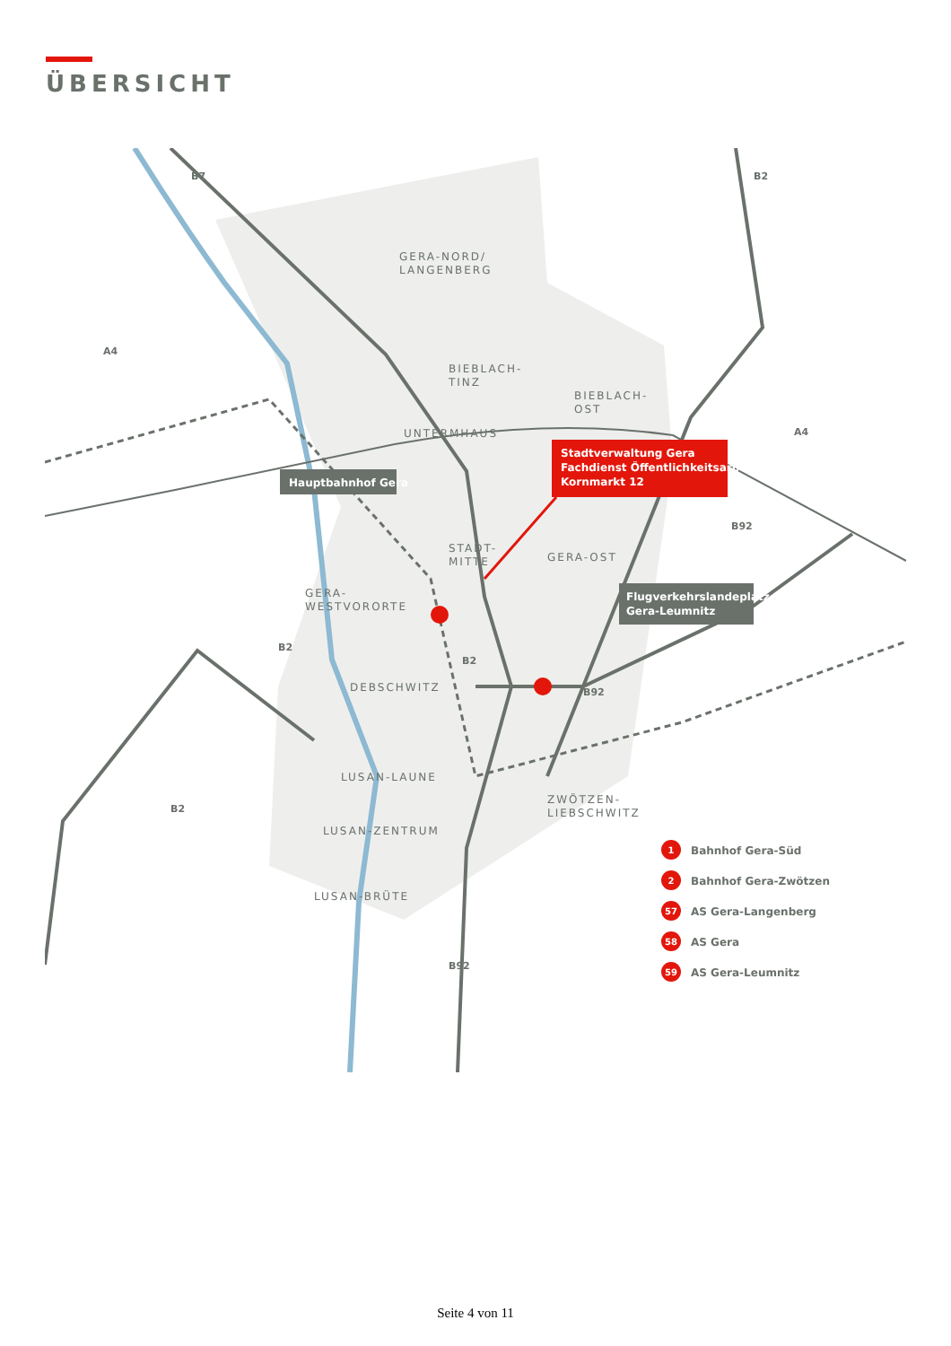ÜBERSICHT
GERA-NORD/
LANGENBERG
BIEBLACH-
TINZ
BIEBLACH-
OST
UNTERMHAUS
STADT-
MITTE
GERA-OST
GERA-
WESTVORORTE
DEBSCHWITZ
LUSAN-LAUNE
LUSAN-ZENTRUM
ZWÖTZEN-
LIEBSCHWITZ
LUSAN-BRÜTE
B7
B2
A4
A4
B92
B2
B2
B92
B2
B92
Hauptbahnhof Gera
Stadtverwaltung Gera Fachdienst Öffentlichkeitsarbeit Kornmarkt 12
Flugverkehrslandeplatz Gera-Leumnitz
Bahnhof Gera-Süd
Bahnhof Gera-Zwötzen
AS Gera-Langenberg
AS Gera
AS Gera-Leumnitz
1
2
57
58
59
Seite 4 von 11